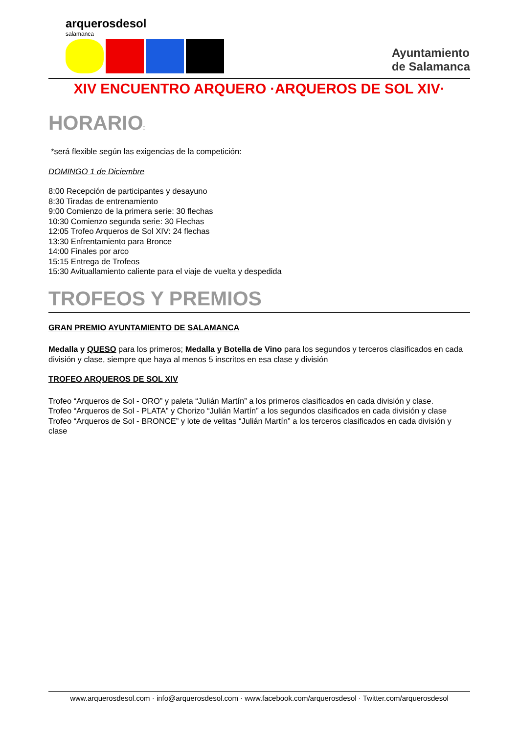arquerosdesol
salamanca
Ayuntamiento
de Salamanca
XIV ENCUENTRO ARQUERO ·ARQUEROS DE SOL XIV·
HORARIO:
*será flexible según las exigencias de la competición:
DOMINGO 1 de Diciembre
8:00 Recepción de participantes y desayuno
8:30 Tiradas de entrenamiento
9:00 Comienzo de la primera serie: 30 flechas
10:30 Comienzo segunda serie: 30 Flechas
12:05 Trofeo Arqueros de Sol XIV: 24 flechas
13:30 Enfrentamiento para Bronce
14:00 Finales por arco
15:15 Entrega de Trofeos
15:30 Avituallamiento caliente para el viaje de vuelta y despedida
TROFEOS Y PREMIOS
GRAN PREMIO AYUNTAMIENTO DE SALAMANCA
Medalla y QUESO para los primeros; Medalla y Botella de Vino para los segundos y terceros clasificados en cada división y clase, siempre que haya al menos 5 inscritos en esa clase y división
TROFEO ARQUEROS DE SOL XIV
Trofeo “Arqueros de Sol - ORO” y paleta “Julián Martín” a los primeros clasificados en cada división y clase.
Trofeo “Arqueros de Sol - PLATA” y Chorizo “Julián Martín” a los segundos clasificados en cada división y clase
Trofeo “Arqueros de Sol - BRONCE” y lote de velitas “Julián Martín” a los terceros clasificados en cada división y clase
www.arquerosdesol.com · info@arquerosdesol.com · www.facebook.com/arquerosdesol · Twitter.com/arquerosdesol